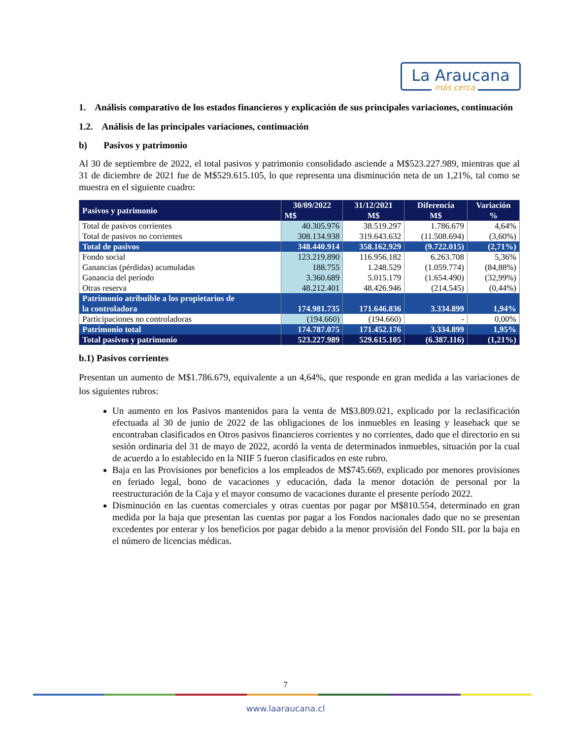La Araucana
más cerca
1. Análisis comparativo de los estados financieros y explicación de sus principales variaciones, continuación
1.2. Análisis de las principales variaciones, continuación
b) Pasivos y patrimonio
Al 30 de septiembre de 2022, el total pasivos y patrimonio consolidado asciende a M$523.227.989, mientras que al 31 de diciembre de 2021 fue de M$529.615.105, lo que representa una disminución neta de un 1,21%, tal como se muestra en el siguiente cuadro:
| Pasivos y patrimonio | 30/09/2022 | 31/12/2021 | Diferencia | Variación |
| --- | --- | --- | --- | --- |
| | M$ | M$ | M$ | % |
| Total de pasivos corrientes | 40.305.976 | 38.519.297 | 1.786.679 | 4,64% |
| Total de pasivos no corrientes | 308.134.938 | 319.643.632 | (11.508.694) | (3,60%) |
| Total de pasivos | 348.440.914 | 358.162.929 | (9.722.015) | (2,71%) |
| Fondo social | 123.219.890 | 116.956.182 | 6.263.708 | 5,36% |
| Ganancias (pérdidas) acumuladas | 188.755 | 1.248.529 | (1.059.774) | (84,88%) |
| Ganancia del período | 3.360.689 | 5.015.179 | (1.654.490) | (32,99%) |
| Otras reserva | 48.212.401 | 48.426.946 | (214.545) | (0,44%) |
| Patrimonio atribuible a los propietarios de la controladora | 174.981.735 | 171.646.836 | 3.334.899 | 1,94% |
| Participaciones no controladoras | (194.660) | (194.660) | - | 0,00% |
| Patrimonio total | 174.787.075 | 171.452.176 | 3.334.899 | 1,95% |
| Total pasivos y patrimonio | 523.227.989 | 529.615.105 | (6.387.116) | (1,21%) |
b.1) Pasivos corrientes
Presentan un aumento de M$1.786.679, equivalente a un 4,64%, que responde en gran medida a las variaciones de los siguientes rubros:
Un aumento en los Pasivos mantenidos para la venta de M$3.809.021, explicado por la reclasificación efectuada al 30 de junio de 2022 de las obligaciones de los inmuebles en leasing y leaseback que se encontraban clasificados en Otros pasivos financieros corrientes y no corrientes, dado que el directorio en su sesión ordinaria del 31 de mayo de 2022, acordó la venta de determinados inmuebles, situación por la cual de acuerdo a lo establecido en la NIIF 5 fueron clasificados en este rubro.
Baja en las Provisiones por beneficios a los empleados de M$745.669, explicado por menores provisiones en feriado legal, bono de vacaciones y educación, dada la menor dotación de personal por la reestructuración de la Caja y el mayor consumo de vacaciones durante el presente período 2022.
Disminución en las cuentas comerciales y otras cuentas por pagar por M$810.554, determinado en gran medida por la baja que presentan las cuentas por pagar a los Fondos nacionales dado que no se presentan excedentes por enterar y los beneficios por pagar debido a la menor provisión del Fondo SIL por la baja en el número de licencias médicas.
7
www.laaraucana.cl